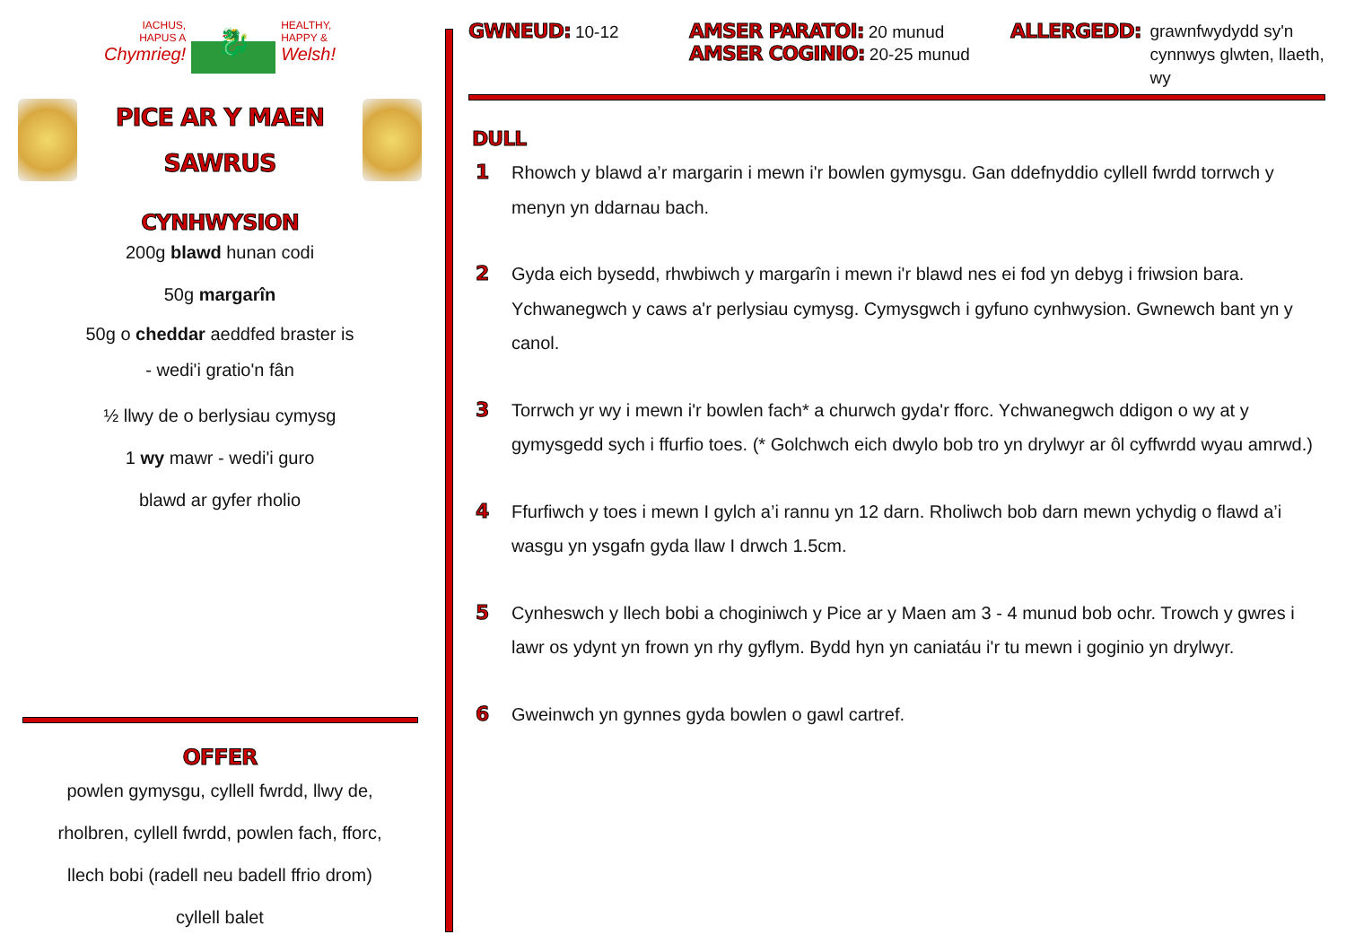IACHUS,
HAPUS A
Chymrieg!
🐉
HEALTHY,
HAPPY &
Welsh!
PICE AR Y MAEN
SAWRUS
CYNHWYSION
200g blawd hunan codi
50g margarîn
50g o cheddar aeddfed braster is
- wedi'i gratio'n fân
½ llwy de o berlysiau cymysg
1 wy mawr - wedi'i guro
blawd ar gyfer rholio
OFFER
powlen gymysgu, cyllell fwrdd, llwy de,
rholbren, cyllell fwrdd, powlen fach, fforc,
llech bobi (radell neu badell ffrio drom)
cyllell balet
GWNEUD: 10-12
AMSER PARATOI: 20 munud
AMSER COGINIO: 20-25 munud
ALLERGEDD: grawnfwydydd sy'n
cynnwys glwten, llaeth,
wy
DULL
1 Rhowch y blawd a’r margarin i mewn i'r bowlen gymysgu. Gan ddefnyddio cyllell fwrdd torrwch y menyn yn ddarnau bach.
2 Gyda eich bysedd, rhwbiwch y margarîn i mewn i'r blawd nes ei fod yn debyg i friwsion bara. Ychwanegwch y caws a'r perlysiau cymysg. Cymysgwch i gyfuno cynhwysion. Gwnewch bant yn y canol.
3 Torrwch yr wy i mewn i'r bowlen fach* a churwch gyda'r fforc. Ychwanegwch ddigon o wy at y gymysgedd sych i ffurfio toes. (* Golchwch eich dwylo bob tro yn drylwyr ar ôl cyffwrdd wyau amrwd.)
4 Ffurfiwch y toes i mewn I gylch a’i rannu yn 12 darn. Rholiwch bob darn mewn ychydig o flawd a’i wasgu yn ysgafn gyda llaw I drwch 1.5cm.
5 Cynheswch y llech bobi a choginiwch y Pice ar y Maen am 3 - 4 munud bob ochr. Trowch y gwres i lawr os ydynt yn frown yn rhy gyflym. Bydd hyn yn caniatáu i'r tu mewn i goginio yn drylwyr.
6 Gweinwch yn gynnes gyda bowlen o gawl cartref.